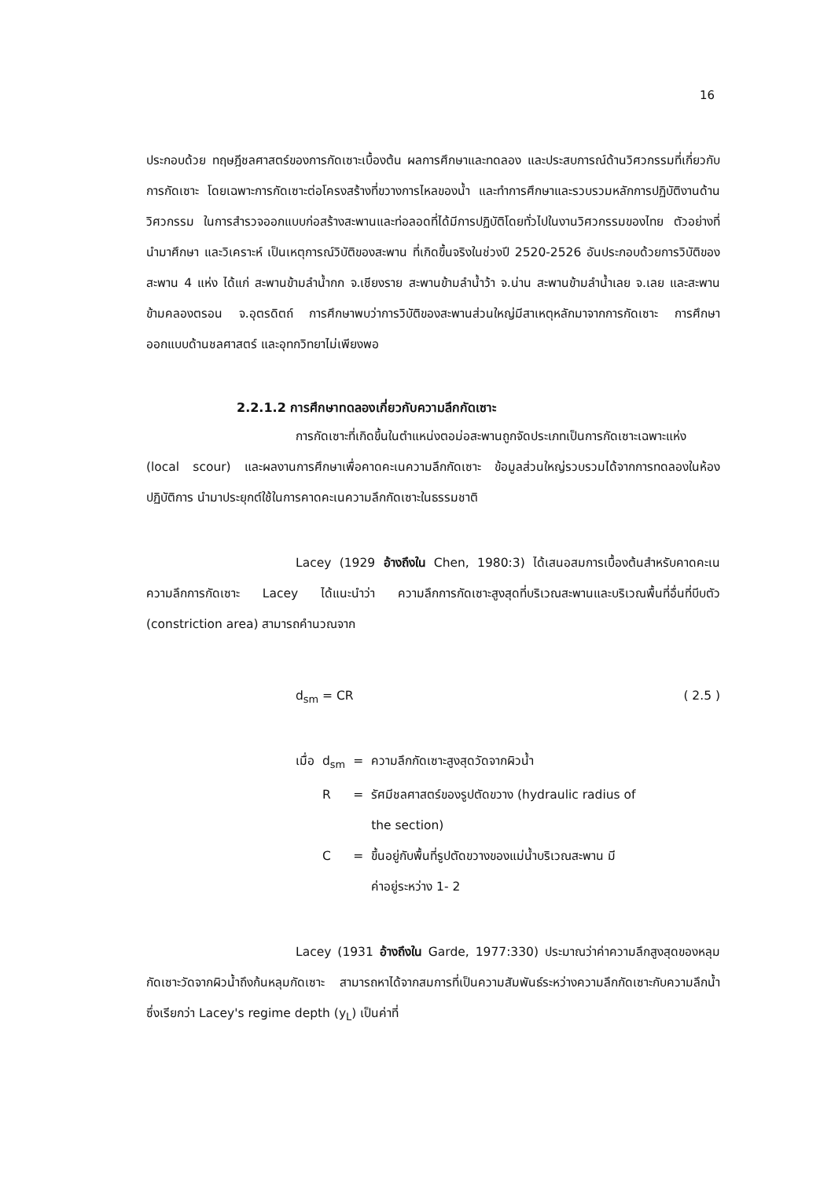16
ประกอบด้วย ทฤษฎีชลศาสตร์ของการกัดเซาะเบื้องต้น ผลการศึกษาและทดลอง และประสบการณ์ด้านวิศวกรรมที่เกี่ยวกับการกัดเซาะ โดยเฉพาะการกัดเซาะต่อโครงสร้างที่ขวางการไหลของน้ำ และทำการศึกษาและรวบรวมหลักการปฏิบัติงานด้านวิศวกรรม ในการสำรวจออกแบบก่อสร้างสะพานและท่อลอดที่ได้มีการปฏิบัติโดยทั่วไปในงานวิศวกรรมของไทย ตัวอย่างที่นำมาศึกษา และวิเคราะห์ เป็นเหตุการณ์วิบัติของสะพาน ที่เกิดขึ้นจริงในช่วงปี 2520-2526 อันประกอบด้วยการวิบัติของสะพาน 4 แห่ง ได้แก่ สะพานข้ามลำน้ำกก จ.เชียงราย สะพานข้ามลำน้ำว้า จ.น่าน สะพานข้ามลำน้ำเลย จ.เลย และสะพานข้ามคลองตรอน จ.อุตรดิตถ์ การศึกษาพบว่าการวิบัติของสะพานส่วนใหญ่มีสาเหตุหลักมาจากการกัดเซาะ การศึกษาออกแบบด้านชลศาสตร์ และอุทกวิทยาไม่เพียงพอ
2.2.1.2 การศึกษาทดลองเกี่ยวกับความลึกกัดเซาะ
การกัดเซาะที่เกิดขึ้นในตำแหน่งตอม่อสะพานถูกจัดประเภทเป็นการกัดเซาะเฉพาะแห่ง (local scour) และผลงานการศึกษาเพื่อคาดคะเนความลึกกัดเซาะ ข้อมูลส่วนใหญ่รวบรวมได้จากการทดลองในห้องปฏิบัติการ นำมาประยุกต์ใช้ในการคาดคะเนความลึกกัดเซาะในธรรมชาติ
Lacey (1929 อ้างถึงใน Chen, 1980:3) ได้เสนอสมการเบื้องต้นสำหรับคาดคะเนความลึกการกัดเซาะ Lacey ได้แนะนำว่า ความลึกการกัดเซาะสูงสุดที่บริเวณสะพานและบริเวณพื้นที่อื่นที่บีบตัว (constriction area) สามารถคำนวณจาก
d<sub>sm</sub> = CR ( 2.5 )
| เมื่อ | d<sub>sm</sub> | = | ความลึกกัดเซาะสูงสุดวัดจากผิวน้ำ |
| | R | = | รัศมีชลศาสตร์ของรูปตัดขวาง (hydraulic radius of the section) |
| | C | = | ขึ้นอยู่กับพื้นที่รูปตัดขวางของแม่น้ำบริเวณสะพาน มี ค่าอยู่ระหว่าง 1- 2 |
Lacey (1931 อ้างถึงใน Garde, 1977:330) ประมาณว่าค่าความลึกสูงสุดของหลุมกัดเซาะวัดจากผิวน้ำถึงก้นหลุมกัดเซาะ สามารถหาได้จากสมการที่เป็นความสัมพันธ์ระหว่างความลึกกัดเซาะกับความลึกน้ำซึ่งเรียกว่า Lacey's regime depth (y<sub>L</sub>) เป็นค่าที่